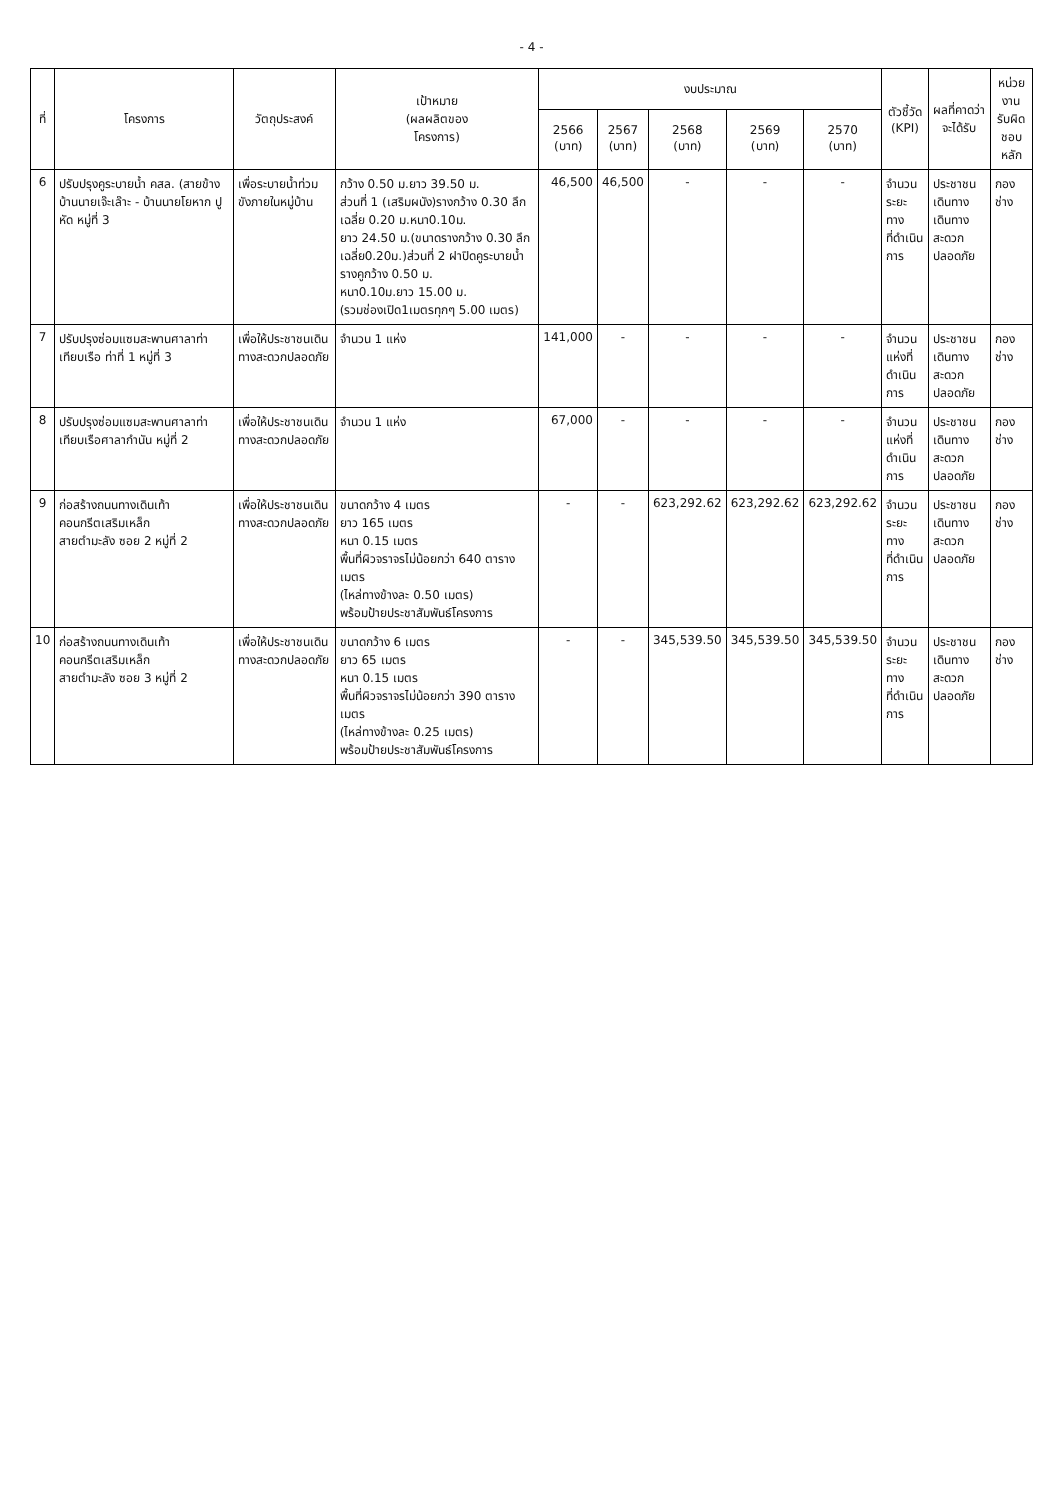- 4 -
| ที่ | โครงการ | วัตถุประสงค์ | เป้าหมาย (ผลผลิตของ โครงการ) | งบประมาณ | | | | | ตัวชี้วัด (KPI) | ผลที่คาดว่า จะได้รับ | หน่วยงาน รับผิดชอบ หลัก |
| --- | --- | --- | --- | --- | --- | --- | --- | --- | --- | --- | --- |
| | | | | 2566 (บาท) | 2567 (บาท) | 2568 (บาท) | 2569 (บาท) | 2570 (บาท) | | | |
| 6 | ปรับปรุงคูระบายน้ำ คสล. (สายข้างบ้านนายเจ๊ะเล๊าะ - บ้านนายโยหาก ปูหัด หมู่ที่ 3 | เพื่อระบายน้ำท่วมขังภายในหมู่บ้าน | กว้าง 0.50 ม.ยาว 39.50 ม. ส่วนที่ 1 (เสริมผนัง)รางกว้าง 0.30 ลึกเฉลี่ย 0.20 ม.หนา0.10ม. ยาว 24.50 ม.(ขนาดรางกว้าง 0.30 ลึกเฉลี่ย0.20ม.)ส่วนที่ 2 ฝาปิดคูระบายน้ำ รางคูกว้าง 0.50 ม. หนา0.10ม.ยาว 15.00 ม. (รวมช่องเปิด1เมตรทุกๆ 5.00 เมตร) | 46,500 | 46,500 | - | - | - | จำนวน ระยะทาง ที่ดำเนินการ | ประชาชนเดินทาง เดินทาง สะดวกปลอดภัย | กองช่าง |
| 7 | ปรับปรุงซ่อมแซมสะพานศาลาท่าเทียบเรือ ท่าที่ 1 หมู่ที่ 3 | เพื่อให้ประชาชนเดินทางสะดวกปลอดภัย | จำนวน 1 แห่ง | 141,000 | - | - | - | - | จำนวน แห่งที่ ดำเนินการ | ประชาชนเดินทาง สะดวกปลอดภัย | กองช่าง |
| 8 | ปรับปรุงซ่อมแซมสะพานศาลาท่าเทียบเรือศาลากำนัน หมู่ที่ 2 | เพื่อให้ประชาชนเดินทางสะดวกปลอดภัย | จำนวน 1 แห่ง | 67,000 | - | - | - | - | จำนวน แห่งที่ ดำเนินการ | ประชาชนเดินทาง สะดวกปลอดภัย | กองช่าง |
| 9 | ก่อสร้างถนนทางเดินเท้าคอนกรีตเสริมเหล็ก สายตำมะลัง ซอย 2 หมู่ที่ 2 | เพื่อให้ประชาชนเดินทางสะดวกปลอดภัย | ขนาดกว้าง 4 เมตร ยาว 165 เมตร หนา 0.15 เมตร พื้นที่ผิวจราจรไม่น้อยกว่า 640 ตารางเมตร (ไหล่ทางข้างละ 0.50 เมตร) พร้อมป้ายประชาสัมพันธ์โครงการ | - | - | 623,292.62 | 623,292.62 | 623,292.62 | จำนวน ระยะทาง ที่ดำเนินการ | ประชาชนเดินทาง สะดวกปลอดภัย | กองช่าง |
| 10 | ก่อสร้างถนนทางเดินเท้าคอนกรีตเสริมเหล็ก สายตำมะลัง ซอย 3 หมู่ที่ 2 | เพื่อให้ประชาชนเดินทางสะดวกปลอดภัย | ขนาดกว้าง 6 เมตร ยาว 65 เมตร หนา 0.15 เมตร พื้นที่ผิวจราจรไม่น้อยกว่า 390 ตารางเมตร (ไหล่ทางข้างละ 0.25 เมตร) พร้อมป้ายประชาสัมพันธ์โครงการ | - | - | 345,539.50 | 345,539.50 | 345,539.50 | จำนวน ระยะทาง ที่ดำเนินการ | ประชาชนเดินทาง สะดวกปลอดภัย | กองช่าง |